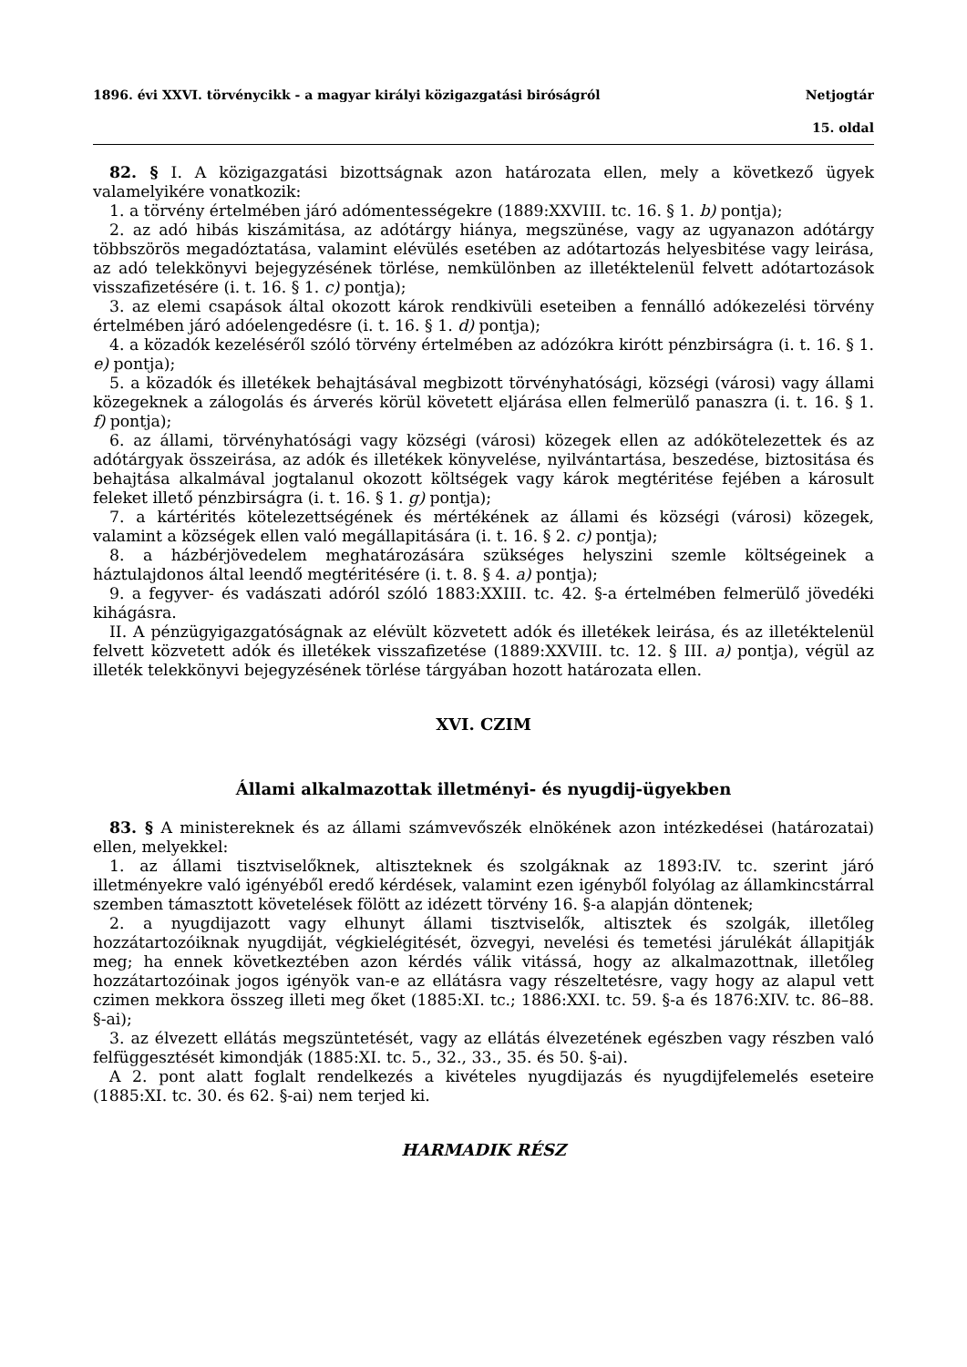1896. évi XXVI. törvénycikk - a magyar királyi közigazgatási biróságról Netjogtár
15. oldal
82. § I. A közigazgatási bizottságnak azon határozata ellen, mely a következő ügyek valamelyikére vonatkozik:
1. a törvény értelmében járó adómentességekre (1889:XXVIII. tc. 16. § 1. b) pontja);
2. az adó hibás kiszámitása, az adótárgy hiánya, megszünése, vagy az ugyanazon adótárgy többszörös megadóztatása, valamint elévülés esetében az adótartozás helyesbitése vagy leirása, az adó telekkönyvi bejegyzésének törlése, nemkülönben az illetéktelenül felvett adótartozások visszafizetésére (i. t. 16. § 1. c) pontja);
3. az elemi csapások által okozott károk rendkivüli eseteiben a fennálló adókezelési törvény értelmében járó adóelengedésre (i. t. 16. § 1. d) pontja);
4. a közadók kezeléséről szóló törvény értelmében az adózókra kirótt pénzbirságra (i. t. 16. § 1. e) pontja);
5. a közadók és illetékek behajtásával megbizott törvényhatósági, községi (városi) vagy állami közegeknek a zálogolás és árverés körül követett eljárása ellen felmerülő panaszra (i. t. 16. § 1. f) pontja);
6. az állami, törvényhatósági vagy községi (városi) közegek ellen az adókötelezettek és az adótárgyak összeirása, az adók és illetékek könyvelése, nyilvántartása, beszedése, biztositása és behajtása alkalmával jogtalanul okozott költségek vagy károk megtéritése fejében a károsult feleket illető pénzbirságra (i. t. 16. § 1. g) pontja);
7. a kártérités kötelezettségének és mértékének az állami és községi (városi) közegek, valamint a községek ellen való megállapitására (i. t. 16. § 2. c) pontja);
8. a házbérjövedelem meghatározására szükséges helyszini szemle költségeinek a háztulajdonos által leendő megtéritésére (i. t. 8. § 4. a) pontja);
9. a fegyver- és vadászati adóról szóló 1883:XXIII. tc. 42. §-a értelmében felmerülő jövedéki kihágásra.
II. A pénzügyigazgatóságnak az elévült közvetett adók és illetékek leirása, és az illetéktelenül felvett közvetett adók és illetékek visszafizetése (1889:XXVIII. tc. 12. § III. a) pontja), végül az illeték telekkönyvi bejegyzésének törlése tárgyában hozott határozata ellen.
XVI. CZIM
Állami alkalmazottak illetményi- és nyugdij-ügyekben
83. § A ministereknek és az állami számvevőszék elnökének azon intézkedései (határozatai) ellen, melyekkel:
1. az állami tisztviselőknek, altiszteknek és szolgáknak az 1893:IV. tc. szerint járó illetményekre való igényéből eredő kérdések, valamint ezen igényből folyólag az államkincstárral szemben támasztott követelések fölött az idézett törvény 16. §-a alapján döntenek;
2. a nyugdijazott vagy elhunyt állami tisztviselők, altisztek és szolgák, illetőleg hozzátartozóiknak nyugdiját, végkielégitését, özvegyi, nevelési és temetési járulékát állapitják meg; ha ennek következtében azon kérdés válik vitássá, hogy az alkalmazottnak, illetőleg hozzátartozóinak jogos igényök van-e az ellátásra vagy részeltetésre, vagy hogy az alapul vett czimen mekkora összeg illeti meg őket (1885:XI. tc.; 1886:XXI. tc. 59. §-a és 1876:XIV. tc. 86–88. §-ai);
3. az élvezett ellátás megszüntetését, vagy az ellátás élvezetének egészben vagy részben való felfüggesztését kimondják (1885:XI. tc. 5., 32., 33., 35. és 50. §-ai).
A 2. pont alatt foglalt rendelkezés a kivételes nyugdijazás és nyugdijfelemelés eseteire (1885:XI. tc. 30. és 62. §-ai) nem terjed ki.
HARMADIK RÉSZ